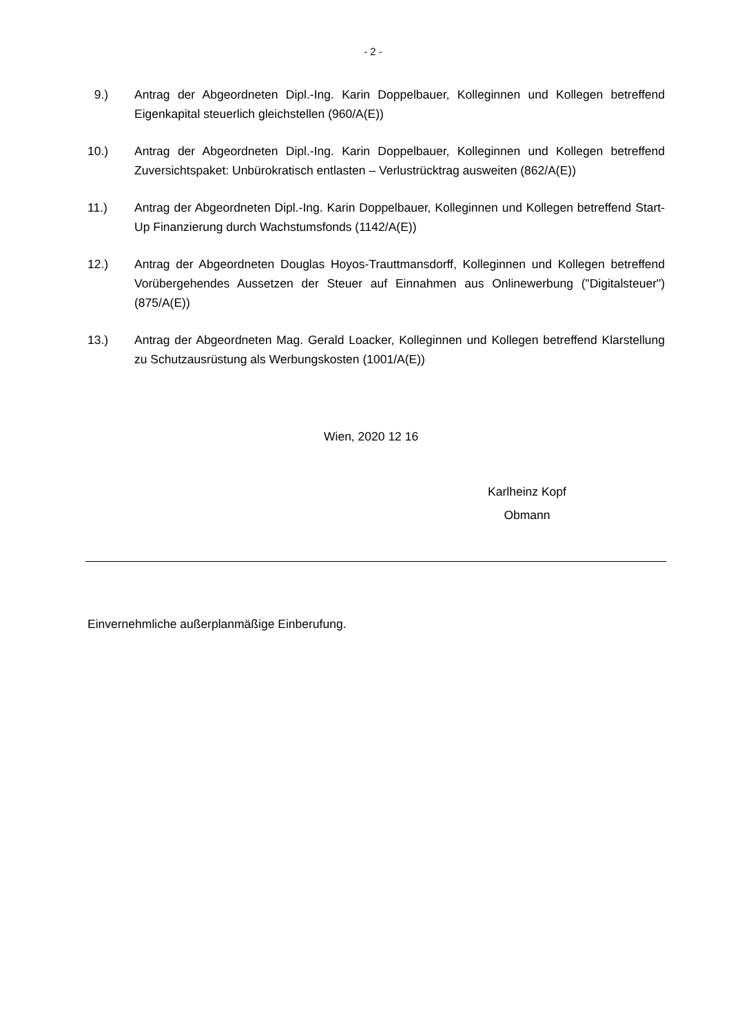- 2 -
9.) Antrag der Abgeordneten Dipl.-Ing. Karin Doppelbauer, Kolleginnen und Kollegen betreffend Eigenkapital steuerlich gleichstellen (960/A(E))
10.) Antrag der Abgeordneten Dipl.-Ing. Karin Doppelbauer, Kolleginnen und Kollegen betreffend Zuversichtspaket: Unbürokratisch entlasten – Verlustrücktrag ausweiten (862/A(E))
11.) Antrag der Abgeordneten Dipl.-Ing. Karin Doppelbauer, Kolleginnen und Kollegen betreffend Start-Up Finanzierung durch Wachstumsfonds (1142/A(E))
12.) Antrag der Abgeordneten Douglas Hoyos-Trauttmansdorff, Kolleginnen und Kollegen betreffend Vorübergehendes Aussetzen der Steuer auf Einnahmen aus Onlinewerbung ("Digitalsteuer") (875/A(E))
13.) Antrag der Abgeordneten Mag. Gerald Loacker, Kolleginnen und Kollegen betreffend Klarstellung zu Schutzausrüstung als Werbungskosten (1001/A(E))
Wien, 2020 12 16
Karlheinz Kopf
Obmann
Einvernehmliche außerplanmäßige Einberufung.